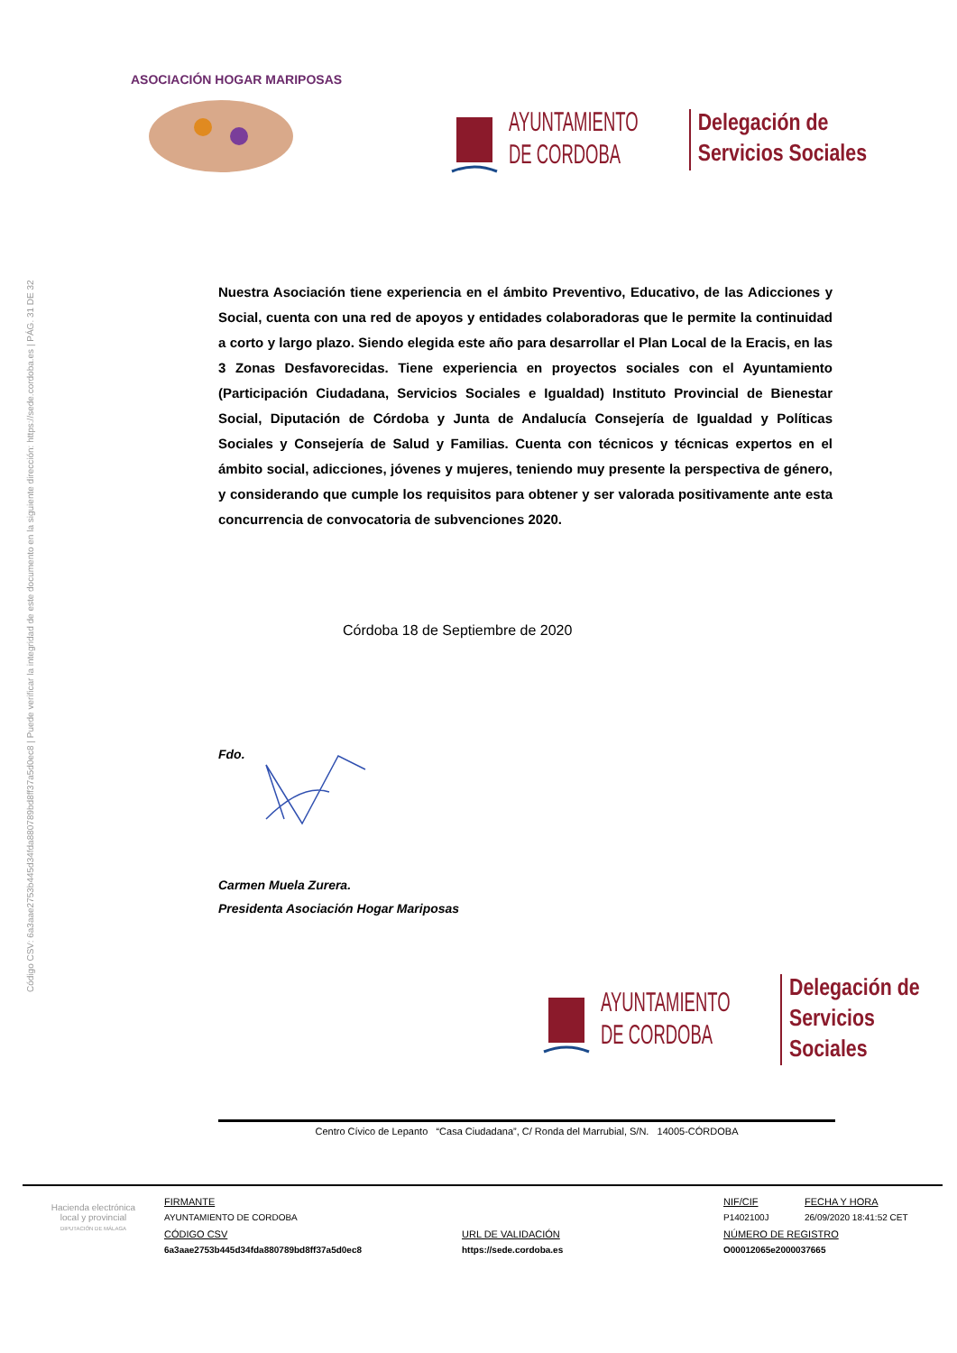Código CSV: 6a3aae2753b445d34fda880789bd8ff37a5d0ec8 | Puede verificar la integridad de este documento en la siguiente dirección: https://sede.cordoba.es | PÁG. 31 DE 32
ASOCIACIÓN HOGAR MARIPOSAS
AYUNTAMIENTO
DE CORDOBA
Delegación de
Servicios Sociales
Nuestra Asociación tiene experiencia en el ámbito Preventivo, Educativo, de las Adicciones y Social, cuenta con una red de apoyos y entidades colaboradoras que le permite la continuidad a corto y largo plazo. Siendo elegida este año para desarrollar el Plan Local de la Eracis, en las 3 Zonas Desfavorecidas. Tiene experiencia en proyectos sociales con el Ayuntamiento (Participación Ciudadana, Servicios Sociales e Igualdad) Instituto Provincial de Bienestar Social, Diputación de Córdoba y Junta de Andalucía Consejería de Igualdad y Políticas Sociales y Consejería de Salud y Familias. Cuenta con técnicos y técnicas expertos en el ámbito social, adicciones, jóvenes y mujeres, teniendo muy presente la perspectiva de género, y considerando que cumple los requisitos para obtener y ser valorada positivamente ante esta concurrencia de convocatoria de subvenciones 2020.
Córdoba 18 de Septiembre de 2020
Fdo.
Carmen Muela Zurera.
Presidenta Asociación Hogar Mariposas
AYUNTAMIENTO
DE CORDOBA
Delegación de
Servicios Sociales
Centro Cívico de Lepanto “Casa Ciudadana”, C/ Ronda del Marrubial, S/N. 14005-CÓRDOBA
Hacienda electrónica
local y provincial
DIPUTACIÓN DE MÁLAGA
FIRMANTE
AYUNTAMIENTO DE CORDOBA
CÓDIGO CSV
6a3aae2753b445d34fda880789bd8ff37a5d0ec8
URL DE VALIDACIÓN
https://sede.cordoba.es
NIF/CIF
P1402100J
FECHA Y HORA
26/09/2020 18:41:52 CET
NÚMERO DE REGISTRO
O00012065e2000037665